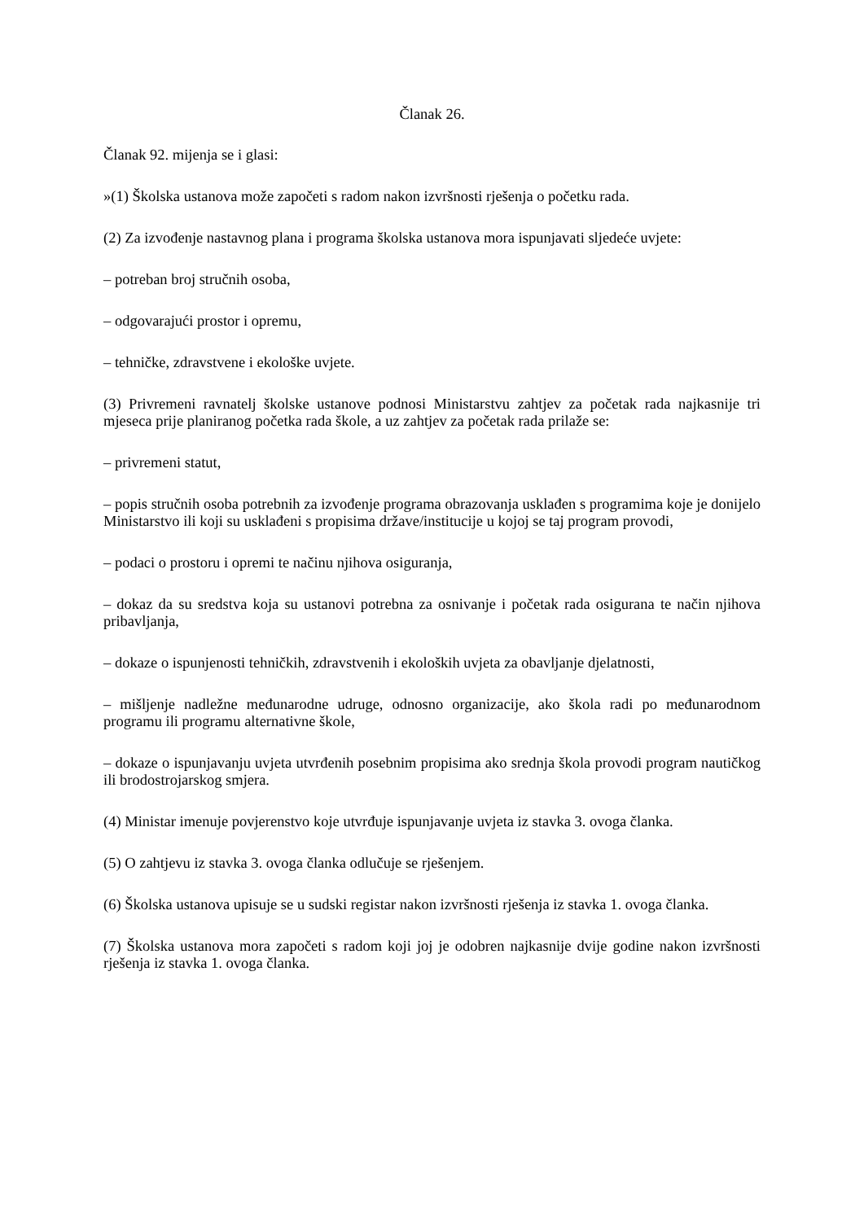Članak 26.
Članak 92. mijenja se i glasi:
»(1) Školska ustanova može započeti s radom nakon izvršnosti rješenja o početku rada.
(2) Za izvođenje nastavnog plana i programa školska ustanova mora ispunjavati sljedeće uvjete:
– potreban broj stručnih osoba,
– odgovarajući prostor i opremu,
– tehničke, zdravstvene i ekološke uvjete.
(3) Privremeni ravnatelj školske ustanove podnosi Ministarstvu zahtjev za početak rada najkasnije tri mjeseca prije planiranog početka rada škole, a uz zahtjev za početak rada prilaže se:
– privremeni statut,
– popis stručnih osoba potrebnih za izvođenje programa obrazovanja usklađen s programima koje je donijelo Ministarstvo ili koji su usklađeni s propisima države/institucije u kojoj se taj program provodi,
– podaci o prostoru i opremi te načinu njihova osiguranja,
– dokaz da su sredstva koja su ustanovi potrebna za osnivanje i početak rada osigurana te način njihova pribavljanja,
– dokaze o ispunjenosti tehničkih, zdravstvenih i ekoloških uvjeta za obavljanje djelatnosti,
– mišljenje nadležne međunarodne udruge, odnosno organizacije, ako škola radi po međunarodnom programu ili programu alternativne škole,
– dokaze o ispunjavanju uvjeta utvrđenih posebnim propisima ako srednja škola provodi program nautičkog ili brodostrojarskog smjera.
(4) Ministar imenuje povjerenstvo koje utvrđuje ispunjavanje uvjeta iz stavka 3. ovoga članka.
(5) O zahtjevu iz stavka 3. ovoga članka odlučuje se rješenjem.
(6) Školska ustanova upisuje se u sudski registar nakon izvršnosti rješenja iz stavka 1. ovoga članka.
(7) Školska ustanova mora započeti s radom koji joj je odobren najkasnije dvije godine nakon izvršnosti rješenja iz stavka 1. ovoga članka.